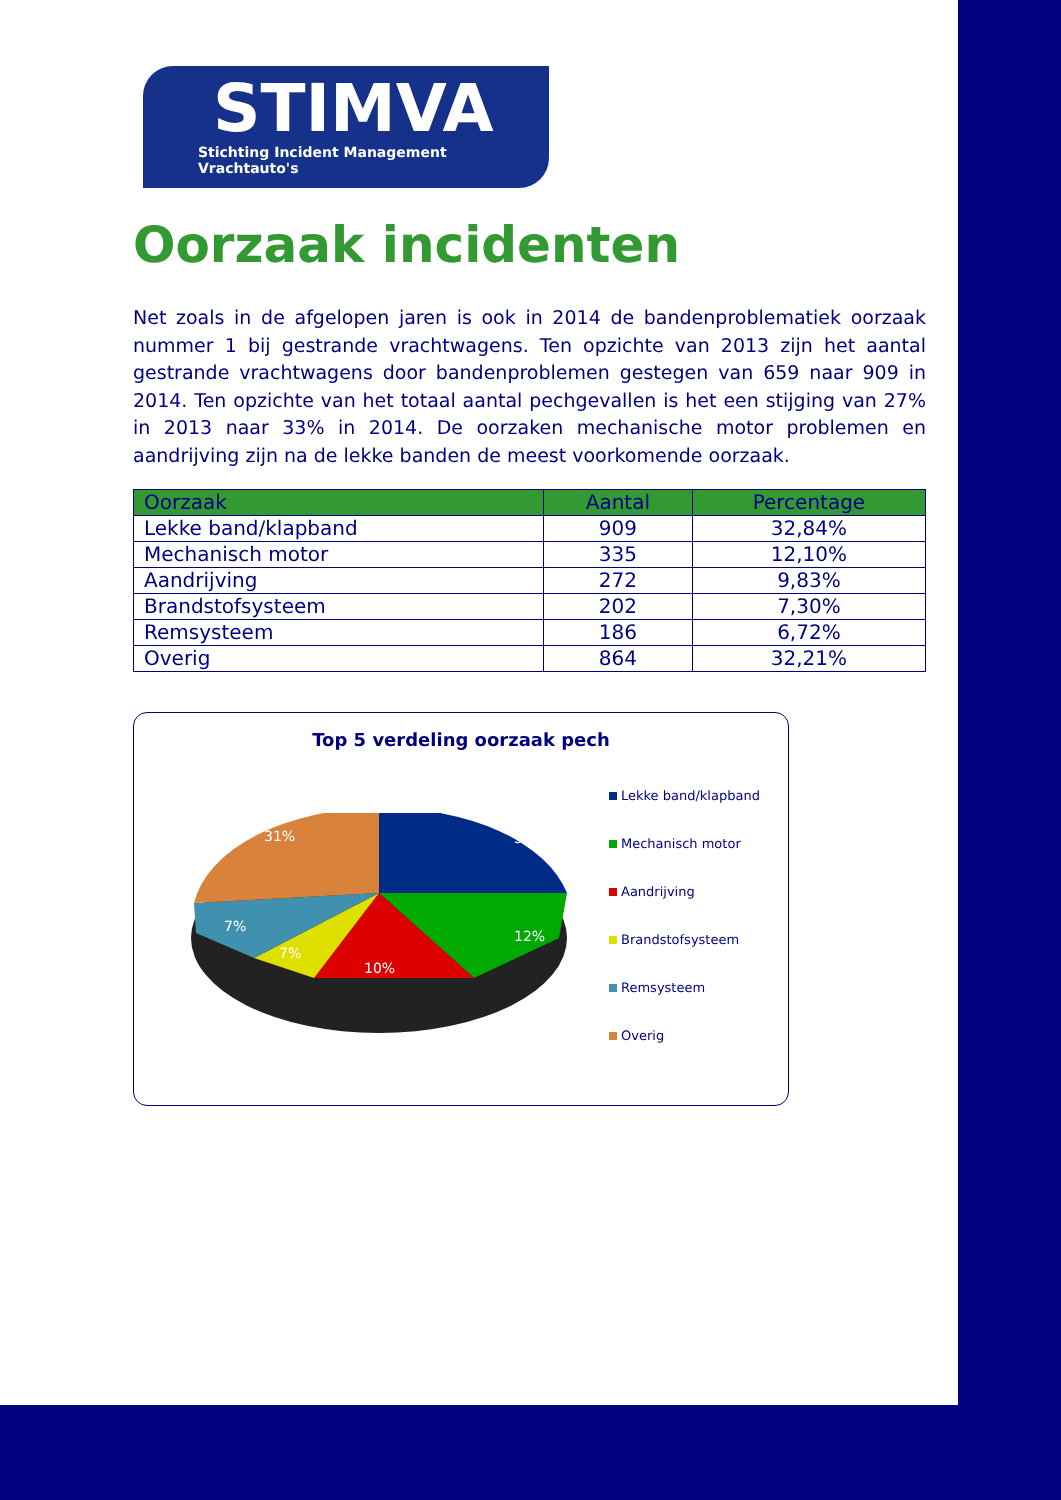STIMVA
Stichting Incident Management Vrachtauto's
Oorzaak incidenten
Net zoals in de afgelopen jaren is ook in 2014 de bandenproblematiek oorzaak nummer 1 bij gestrande vrachtwagens. Ten opzichte van 2013 zijn het aantal gestrande vrachtwagens door bandenproblemen gestegen van 659 naar 909 in 2014. Ten opzichte van het totaal aantal pechgevallen is het een stijging van 27% in 2013 naar 33% in 2014. De oorzaken mechanische motor problemen en aandrijving zijn na de lekke banden de meest voorkomende oorzaak.
| Oorzaak | Aantal | Percentage |
| --- | --- | --- |
| Lekke band/klapband | 909 | 32,84% |
| Mechanisch motor | 335 | 12,10% |
| Aandrijving | 272 | 9,83% |
| Brandstofsysteem | 202 | 7,30% |
| Remsysteem | 186 | 6,72% |
| Overig | 864 | 32,21% |
Top 5 verdeling oorzaak pech
33%
12%
10%
7%
7%
31%
Lekke band/klapband
Mechanisch motor
Aandrijving
Brandstofsysteem
Remsysteem
Overig